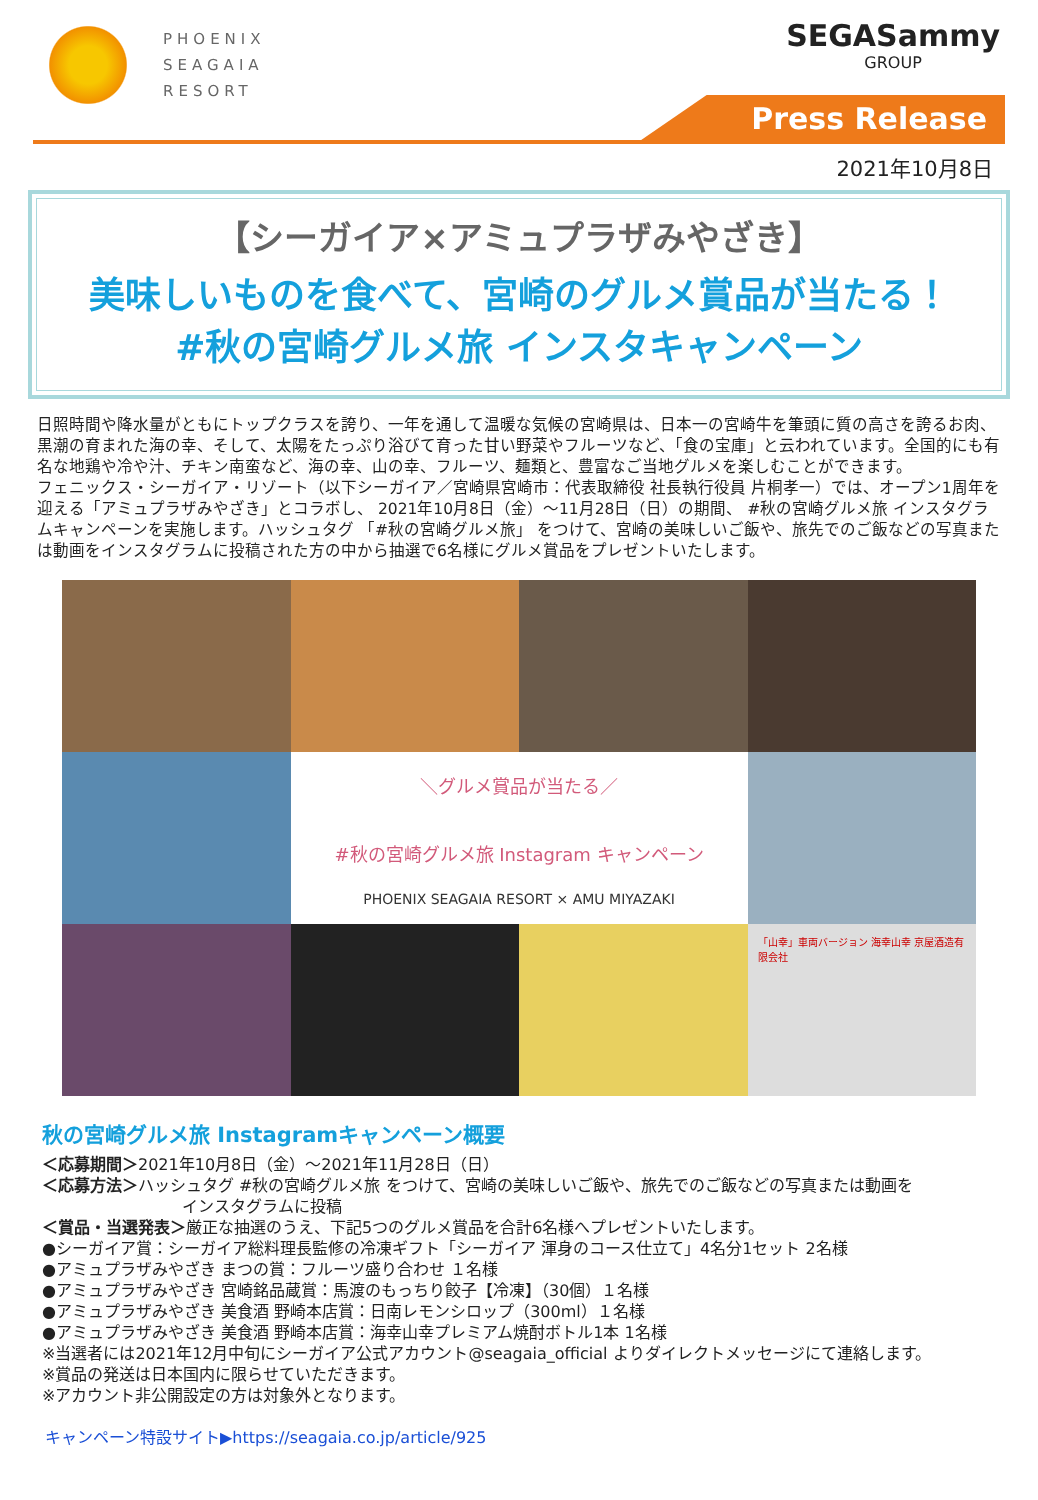PHOENIX
SEAGAIA
RESORT
SEGASammy
GROUP
Press Release
2021年10月8日
【シーガイア×アミュプラザみやざき】
美味しいものを食べて、宮崎のグルメ賞品が当たる！
#秋の宮崎グルメ旅 インスタキャンペーン
日照時間や降水量がともにトップクラスを誇り、一年を通して温暖な気候の宮崎県は、日本一の宮崎牛を筆頭に質の高さを誇るお肉、黒潮の育まれた海の幸、そして、太陽をたっぷり浴びて育った甘い野菜やフルーツなど、「食の宝庫」と云われています。全国的にも有名な地鶏や冷や汁、チキン南蛮など、海の幸、山の幸、フルーツ、麺類と、豊富なご当地グルメを楽しむことができます。
フェニックス・シーガイア・リゾート（以下シーガイア／宮崎県宮崎市：代表取締役 社長執行役員 片桐孝一）では、オープン1周年を迎える「アミュプラザみやざき」とコラボし、 2021年10月8日（金）～11月28日（日）の期間、 #秋の宮崎グルメ旅 インスタグラムキャンペーンを実施します。ハッシュタグ 「#秋の宮崎グルメ旅」 をつけて、宮崎の美味しいご飯や、旅先でのご飯などの写真または動画をインスタグラムに投稿された方の中から抽選で6名様にグルメ賞品をプレゼントいたします。
＼グルメ賞品が当たる／
#秋の宮崎グルメ旅 Instagram キャンペーン
PHOENIX SEAGAIA RESORT × AMU MIYAZAKI
「山幸」車両バージョン 海幸山幸 京屋酒造有限会社
秋の宮崎グルメ旅 Instagramキャンペーン概要
＜応募期間＞2021年10月8日（金）～2021年11月28日（日）
＜応募方法＞ハッシュタグ #秋の宮崎グルメ旅 をつけて、宮崎の美味しいご飯や、旅先でのご飯などの写真または動画を
インスタグラムに投稿
＜賞品・当選発表＞厳正な抽選のうえ、下記5つのグルメ賞品を合計6名様へプレゼントいたします。
●シーガイア賞：シーガイア総料理長監修の冷凍ギフト「シーガイア 渾身のコース仕立て」4名分1セット 2名様
●アミュプラザみやざき まつの賞：フルーツ盛り合わせ １名様
●アミュプラザみやざき 宮崎銘品蔵賞：馬渡のもっちり餃子【冷凍】（30個）１名様
●アミュプラザみやざき 美食酒 野崎本店賞：日南レモンシロップ（300ml）１名様
●アミュプラザみやざき 美食酒 野崎本店賞：海幸山幸プレミアム焼酎ボトル1本 1名様
※当選者には2021年12月中旬にシーガイア公式アカウント@seagaia_official よりダイレクトメッセージにて連絡します。
※賞品の発送は日本国内に限らせていただきます。
※アカウント非公開設定の方は対象外となります。
キャンペーン特設サイト▶https://seagaia.co.jp/article/925